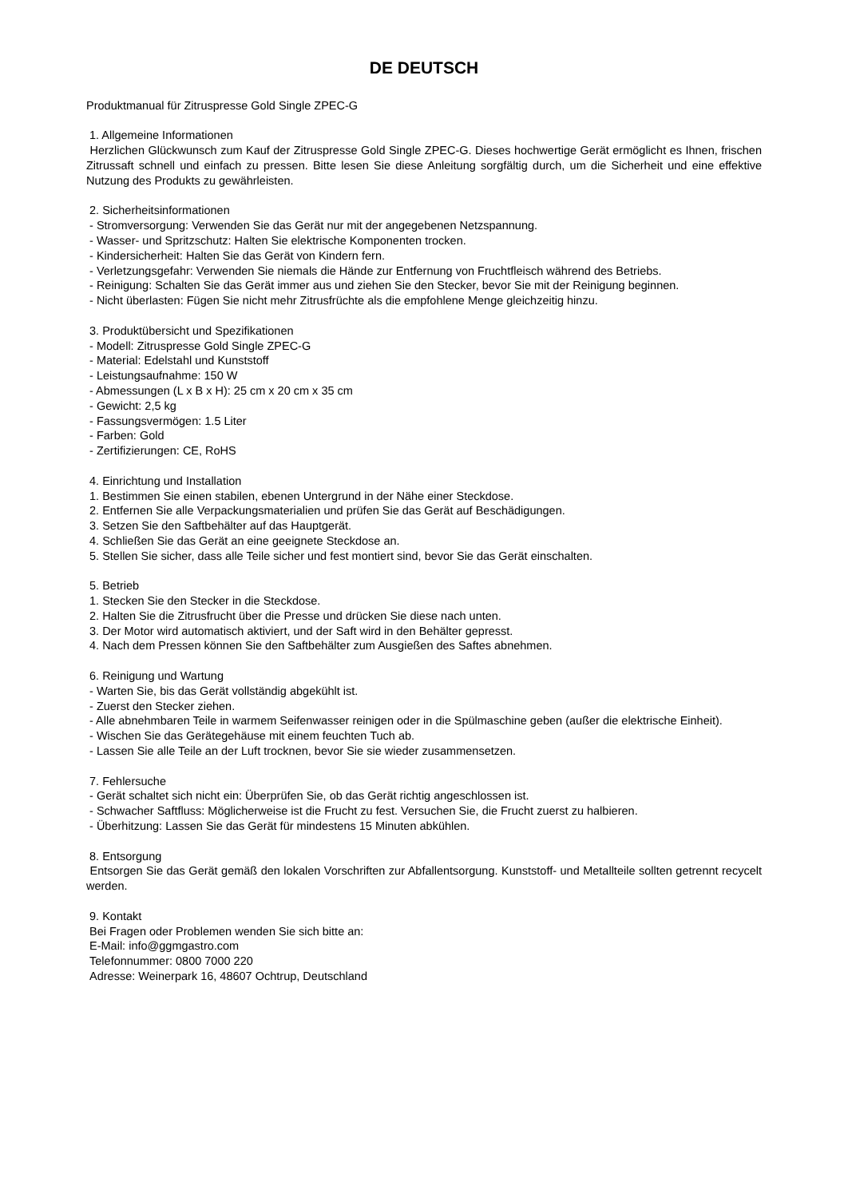DE DEUTSCH
Produktmanual für Zitruspresse Gold Single ZPEC-G
1. Allgemeine Informationen
Herzlichen Glückwunsch zum Kauf der Zitruspresse Gold Single ZPEC-G. Dieses hochwertige Gerät ermöglicht es Ihnen, frischen Zitrussaft schnell und einfach zu pressen. Bitte lesen Sie diese Anleitung sorgfältig durch, um die Sicherheit und eine effektive Nutzung des Produkts zu gewährleisten.
2. Sicherheitsinformationen
- Stromversorgung: Verwenden Sie das Gerät nur mit der angegebenen Netzspannung.
- Wasser- und Spritzschutz: Halten Sie elektrische Komponenten trocken.
- Kindersicherheit: Halten Sie das Gerät von Kindern fern.
- Verletzungsgefahr: Verwenden Sie niemals die Hände zur Entfernung von Fruchtfleisch während des Betriebs.
- Reinigung: Schalten Sie das Gerät immer aus und ziehen Sie den Stecker, bevor Sie mit der Reinigung beginnen.
- Nicht überlasten: Fügen Sie nicht mehr Zitrusfrüchte als die empfohlene Menge gleichzeitig hinzu.
3. Produktübersicht und Spezifikationen
- Modell: Zitruspresse Gold Single ZPEC-G
- Material: Edelstahl und Kunststoff
- Leistungsaufnahme: 150 W
- Abmessungen (L x B x H): 25 cm x 20 cm x 35 cm
- Gewicht: 2,5 kg
- Fassungsvermögen: 1.5 Liter
- Farben: Gold
- Zertifizierungen: CE, RoHS
4. Einrichtung und Installation
1. Bestimmen Sie einen stabilen, ebenen Untergrund in der Nähe einer Steckdose.
2. Entfernen Sie alle Verpackungsmaterialien und prüfen Sie das Gerät auf Beschädigungen.
3. Setzen Sie den Saftbehälter auf das Hauptgerät.
4. Schließen Sie das Gerät an eine geeignete Steckdose an.
5. Stellen Sie sicher, dass alle Teile sicher und fest montiert sind, bevor Sie das Gerät einschalten.
5. Betrieb
1. Stecken Sie den Stecker in die Steckdose.
2. Halten Sie die Zitrusfrucht über die Presse und drücken Sie diese nach unten.
3. Der Motor wird automatisch aktiviert, und der Saft wird in den Behälter gepresst.
4. Nach dem Pressen können Sie den Saftbehälter zum Ausgießen des Saftes abnehmen.
6. Reinigung und Wartung
- Warten Sie, bis das Gerät vollständig abgekühlt ist.
- Zuerst den Stecker ziehen.
- Alle abnehmbaren Teile in warmem Seifenwasser reinigen oder in die Spülmaschine geben (außer die elektrische Einheit).
- Wischen Sie das Gerätegehäuse mit einem feuchten Tuch ab.
- Lassen Sie alle Teile an der Luft trocknen, bevor Sie sie wieder zusammensetzen.
7. Fehlersuche
- Gerät schaltet sich nicht ein: Überprüfen Sie, ob das Gerät richtig angeschlossen ist.
- Schwacher Saftfluss: Möglicherweise ist die Frucht zu fest. Versuchen Sie, die Frucht zuerst zu halbieren.
- Überhitzung: Lassen Sie das Gerät für mindestens 15 Minuten abkühlen.
8. Entsorgung
Entsorgen Sie das Gerät gemäß den lokalen Vorschriften zur Abfallentsorgung. Kunststoff- und Metallteile sollten getrennt recycelt werden.
9. Kontakt
Bei Fragen oder Problemen wenden Sie sich bitte an:
E-Mail: info@ggmgastro.com
Telefonnummer: 0800 7000 220
Adresse: Weinerpark 16, 48607 Ochtrup, Deutschland